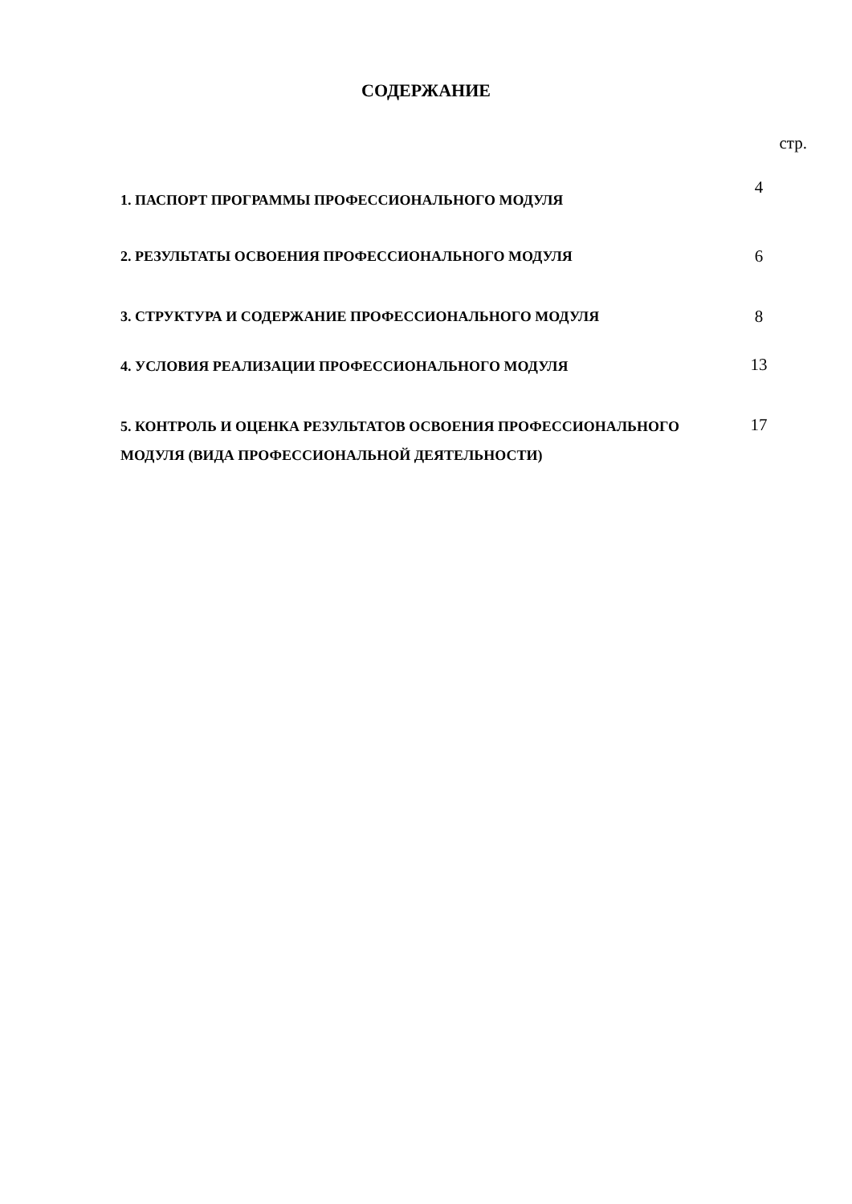СОДЕРЖАНИЕ
стр.
| 1. ПАСПОРТ ПРОГРАММЫ ПРОФЕССИОНАЛЬНОГО МОДУЛЯ | 4 |
| 2. РЕЗУЛЬТАТЫ ОСВОЕНИЯ ПРОФЕССИОНАЛЬНОГО МОДУЛЯ | 6 |
| 3. СТРУКТУРА И СОДЕРЖАНИЕ ПРОФЕССИОНАЛЬНОГО МОДУЛЯ | 8 |
| 4. УСЛОВИЯ РЕАЛИЗАЦИИ ПРОФЕССИОНАЛЬНОГО МОДУЛЯ | 13 |
| 5. КОНТРОЛЬ И ОЦЕНКА РЕЗУЛЬТАТОВ ОСВОЕНИЯ ПРОФЕССИОНАЛЬНОГО МОДУЛЯ (ВИДА ПРОФЕССИОНАЛЬНОЙ ДЕЯТЕЛЬНОСТИ) | 17 |